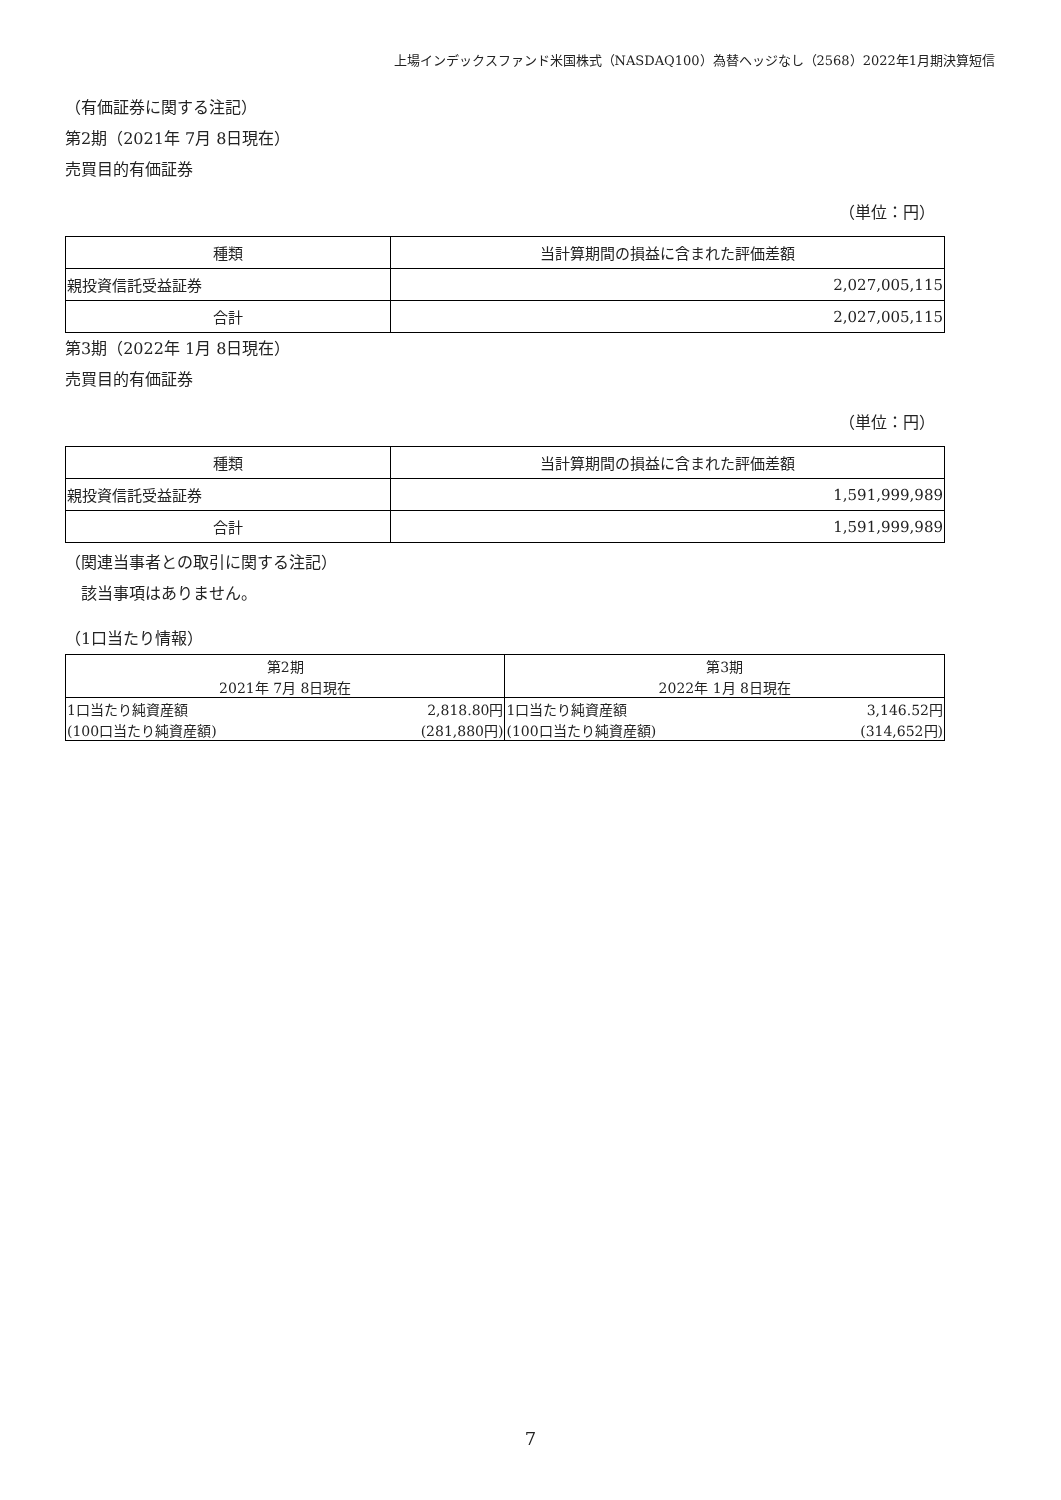上場インデックスファンド米国株式（NASDAQ100）為替ヘッジなし（2568）2022年1月期決算短信
（有価証券に関する注記）
第2期（2021年 7月 8日現在）
売買目的有価証券
（単位：円）
| 種類 | 当計算期間の損益に含まれた評価差額 |
| --- | --- |
| 親投資信託受益証券 | 2,027,005,115 |
| 合計 | 2,027,005,115 |
第3期（2022年 1月 8日現在）
売買目的有価証券
（単位：円）
| 種類 | 当計算期間の損益に含まれた評価差額 |
| --- | --- |
| 親投資信託受益証券 | 1,591,999,989 |
| 合計 | 1,591,999,989 |
（関連当事者との取引に関する注記）
　該当事項はありません。
（1口当たり情報）
| 第2期 | | 第3期 | |
| --- | --- | --- | --- |
| 2021年 7月 8日現在 | | 2022年 1月 8日現在 | |
| 1口当たり純資産額 | 2,818.80円 | 1口当たり純資産額 | 3,146.52円 |
| (100口当たり純資産額) | (281,880円) | (100口当たり純資産額) | (314,652円) |
7